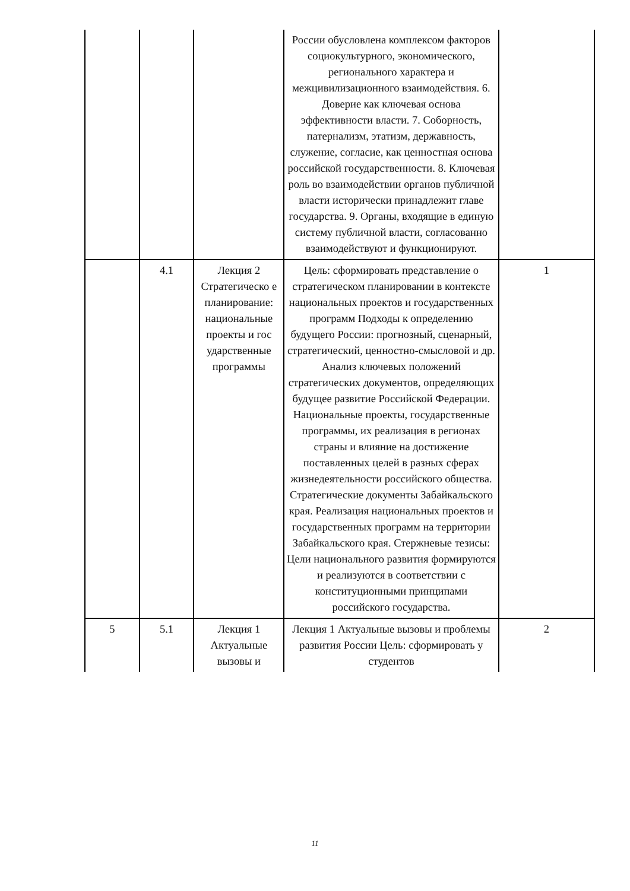| | | | России обусловлена комплексом факторов социокультурного, экономического, регионального характера и межцивилизационного взаимодействия. 6. Доверие как ключевая основа эффективности власти. 7. Соборность, патернализм, этатизм, державность, служение, согласие, как ценностная основа российской государственности. 8. Ключевая роль во взаимодействии органов публичной власти исторически принадлежит главе государства. 9. Органы, входящие в единую систему публичной власти, согласованно взаимодействуют и функционируют. | |
| | 4.1 | Лекция 2 Стратегическо е планирование: национальные проекты и гос ударственные программы | Цель: сформировать представление о стратегическом планировании в контексте национальных проектов и государственных программ Подходы к определению будущего России: прогнозный, сценарный, стратегический, ценностно-смысловой и др. Анализ ключевых положений стратегических документов, определяющих будущее развитие Российской Федерации. Национальные проекты, государственные программы, их реализация в регионах страны и влияние на достижение поставленных целей в разных сферах жизнедеятельности российского общества. Стратегические документы Забайкальского края. Реализация национальных проектов и государственных программ на территории Забайкальского края. Стержневые тезисы: Цели национального развития формируются и реализуются в соответствии с конституционными принципами российского государства. | 1 |
| 5 | 5.1 | Лекция 1 Актуальные вызовы и | Лекция 1 Актуальные вызовы и проблемы развития России Цель: сформировать у студентов | 2 |
11